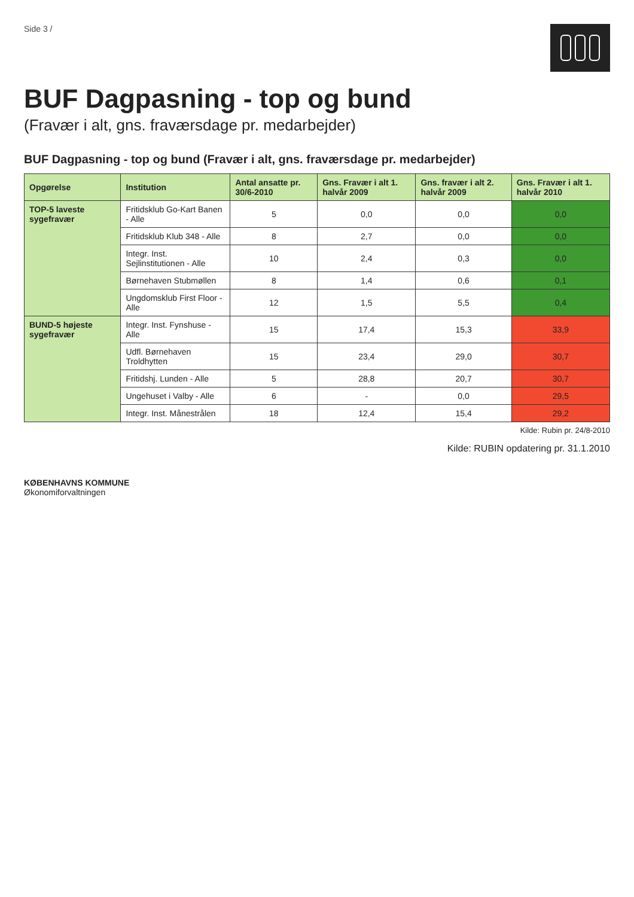Side 3 /
BUF Dagpasning - top og bund
(Fravær i alt, gns. fraværsdage pr. medarbejder)
BUF Dagpasning - top og bund (Fravær i alt, gns. fraværsdage pr. medarbejder)
| Opgørelse | Institution | Antal ansatte pr. 30/6-2010 | Gns. Fravær i alt 1. halvår 2009 | Gns. fravær i alt 2. halvår 2009 | Gns. Fravær i alt 1. halvår 2010 |
| --- | --- | --- | --- | --- | --- |
| TOP-5 laveste sygefravær | Fritidsklub Go-Kart Banen - Alle | 5 | 0,0 | 0,0 | 0,0 |
| | Fritidsklub Klub 348 - Alle | 8 | 2,7 | 0,0 | 0,0 |
| | Integr. Inst. Sejlinstitutionen - Alle | 10 | 2,4 | 0,3 | 0,0 |
| | Børnehaven Stubmøllen | 8 | 1,4 | 0,6 | 0,1 |
| | Ungdomsklub First Floor - Alle | 12 | 1,5 | 5,5 | 0,4 |
| BUND-5 højeste sygefravær | Integr. Inst. Fynshuse - Alle | 15 | 17,4 | 15,3 | 33,9 |
| | Udfl. Børnehaven Troldhytten | 15 | 23,4 | 29,0 | 30,7 |
| | Fritidshj. Lunden - Alle | 5 | 28,8 | 20,7 | 30,7 |
| | Ungehuset i Valby - Alle | 6 | - | 0,0 | 29,5 |
| | Integr. Inst. Månestrålen | 18 | 12,4 | 15,4 | 29,2 |
Kilde: Rubin pr. 24/8-2010
Kilde: RUBIN opdatering pr. 31.1.2010
KØBENHAVNS KOMMUNE
Økonomiforvaltningen